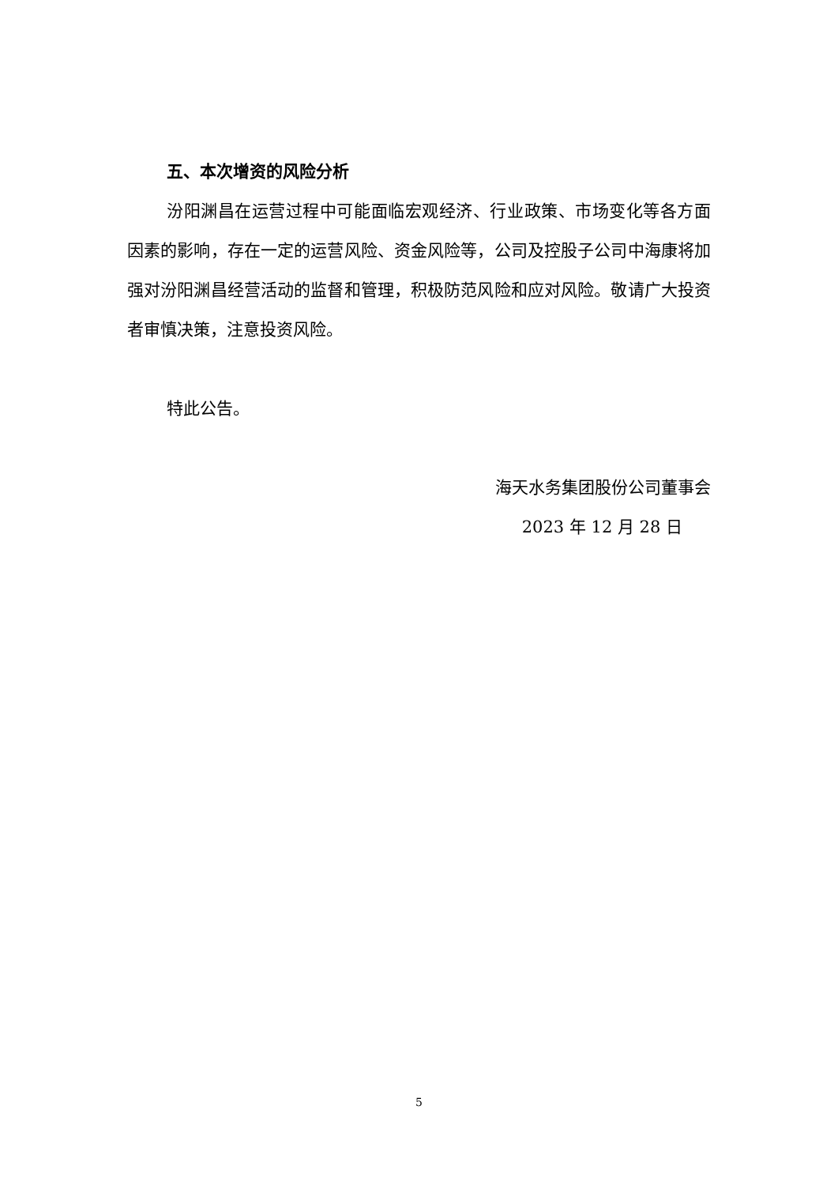五、本次增资的风险分析
汾阳渊昌在运营过程中可能面临宏观经济、行业政策、市场变化等各方面因素的影响，存在一定的运营风险、资金风险等，公司及控股子公司中海康将加强对汾阳渊昌经营活动的监督和管理，积极防范风险和应对风险。敬请广大投资者审慎决策，注意投资风险。
特此公告。
海天水务集团股份公司董事会
2023 年 12 月 28 日
5